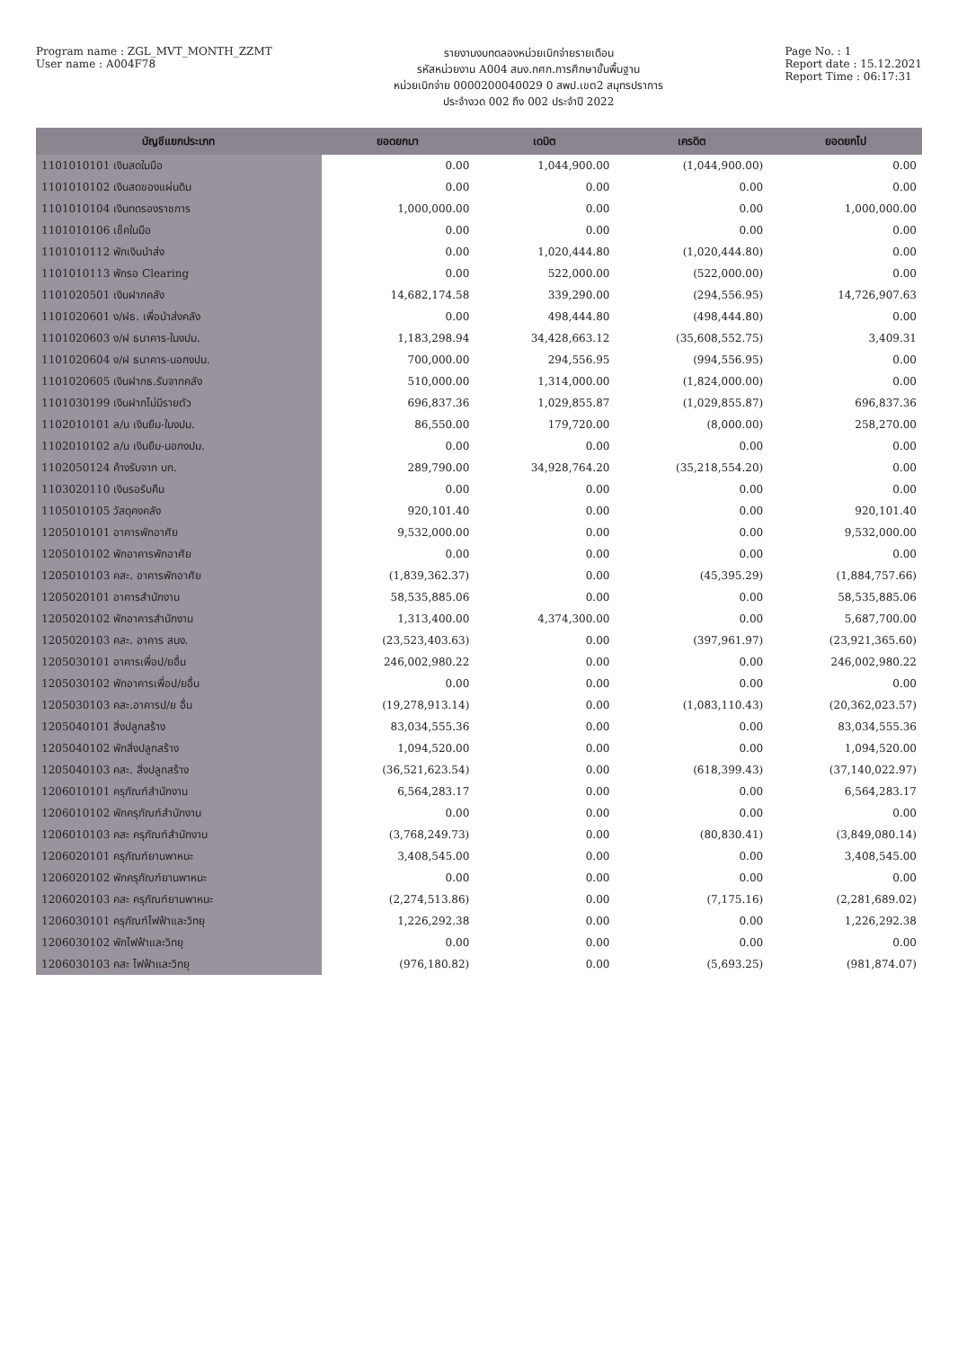Program name : ZGL_MVT_MONTH_ZZMT
User name : A004F78
รายงานงบทดลองหน่วยเบิกจ่ายรายเดือน
รหัสหน่วยงาน A004 สนง.กศก.การศึกษาขั้นพื้นฐาน
หน่วยเบิกจ่าย 0000200040029 0 สพป.เขต2 สมุทรปราการ
ประจำงวด 002 ถึง 002 ประจำปี 2022
Page No. : 1
Report date : 15.12.2021
Report Time : 06:17:31
| บัญชีแยกประเภท | ยอดยกมา | เดบิต | เครดิต | ยอดยกไป |
| --- | --- | --- | --- | --- |
| 1101010101 เงินสดในมือ | 0.00 | 1,044,900.00 | (1,044,900.00) | 0.00 |
| 1101010102 เงินสดของแผ่นดิน | 0.00 | 0.00 | 0.00 | 0.00 |
| 1101010104 เงินทดรองราชการ | 1,000,000.00 | 0.00 | 0.00 | 1,000,000.00 |
| 1101010106 เช็คในมือ | 0.00 | 0.00 | 0.00 | 0.00 |
| 1101010112 พักเงินนำส่ง | 0.00 | 1,020,444.80 | (1,020,444.80) | 0.00 |
| 1101010113 พักรอ Clearing | 0.00 | 522,000.00 | (522,000.00) | 0.00 |
| 1101020501 เงินฝากคลัง | 14,682,174.58 | 339,290.00 | (294,556.95) | 14,726,907.63 |
| 1101020601 ง/ฝธ. เพื่อนำส่งคลัง | 0.00 | 498,444.80 | (498,444.80) | 0.00 |
| 1101020603 ง/ฝ ธนาคาร-ในงปม. | 1,183,298.94 | 34,428,663.12 | (35,608,552.75) | 3,409.31 |
| 1101020604 ง/ฝ ธนาคาร-นอกงปม. | 700,000.00 | 294,556.95 | (994,556.95) | 0.00 |
| 1101020605 เงินฝากธ.รับจากคลัง | 510,000.00 | 1,314,000.00 | (1,824,000.00) | 0.00 |
| 1101030199 เงินฝากไม่มีรายตัว | 696,837.36 | 1,029,855.87 | (1,029,855.87) | 696,837.36 |
| 1102010101 ล/น เงินยืม-ในงปม. | 86,550.00 | 179,720.00 | (8,000.00) | 258,270.00 |
| 1102010102 ล/น เงินยืม-นอกงปม. | 0.00 | 0.00 | 0.00 | 0.00 |
| 1102050124 ค้างรับจาก บก. | 289,790.00 | 34,928,764.20 | (35,218,554.20) | 0.00 |
| 1103020110 เงินรอรับคืน | 0.00 | 0.00 | 0.00 | 0.00 |
| 1105010105 วัสดุคงคลัง | 920,101.40 | 0.00 | 0.00 | 920,101.40 |
| 1205010101 อาคารพักอาศัย | 9,532,000.00 | 0.00 | 0.00 | 9,532,000.00 |
| 1205010102 พักอาคารพักอาศัย | 0.00 | 0.00 | 0.00 | 0.00 |
| 1205010103 คสะ. อาคารพักอาศัย | (1,839,362.37) | 0.00 | (45,395.29) | (1,884,757.66) |
| 1205020101 อาคารสำนักงาน | 58,535,885.06 | 0.00 | 0.00 | 58,535,885.06 |
| 1205020102 พักอาคารสำนักงาน | 1,313,400.00 | 4,374,300.00 | 0.00 | 5,687,700.00 |
| 1205020103 คสะ. อาคาร สนง. | (23,523,403.63) | 0.00 | (397,961.97) | (23,921,365.60) |
| 1205030101 อาคารเพื่อป/ยอื่น | 246,002,980.22 | 0.00 | 0.00 | 246,002,980.22 |
| 1205030102 พักอาคารเพื่อป/ยอื่น | 0.00 | 0.00 | 0.00 | 0.00 |
| 1205030103 คสะ.อาคารป/ย อื่น | (19,278,913.14) | 0.00 | (1,083,110.43) | (20,362,023.57) |
| 1205040101 สิ่งปลูกสร้าง | 83,034,555.36 | 0.00 | 0.00 | 83,034,555.36 |
| 1205040102 พักสิ่งปลูกสร้าง | 1,094,520.00 | 0.00 | 0.00 | 1,094,520.00 |
| 1205040103 คสะ. สิ่งปลูกสร้าง | (36,521,623.54) | 0.00 | (618,399.43) | (37,140,022.97) |
| 1206010101 ครุภัณฑ์สำนักงาน | 6,564,283.17 | 0.00 | 0.00 | 6,564,283.17 |
| 1206010102 พักครุภัณฑ์สำนักงาน | 0.00 | 0.00 | 0.00 | 0.00 |
| 1206010103 คสะ ครุภัณฑ์สำนักงาน | (3,768,249.73) | 0.00 | (80,830.41) | (3,849,080.14) |
| 1206020101 ครุภัณฑ์ยานพาหนะ | 3,408,545.00 | 0.00 | 0.00 | 3,408,545.00 |
| 1206020102 พักครุภัณฑ์ยานพาหนะ | 0.00 | 0.00 | 0.00 | 0.00 |
| 1206020103 คสะ ครุภัณฑ์ยานพาหนะ | (2,274,513.86) | 0.00 | (7,175.16) | (2,281,689.02) |
| 1206030101 ครุภัณฑ์ไฟฟ้าและวิทยุ | 1,226,292.38 | 0.00 | 0.00 | 1,226,292.38 |
| 1206030102 พักไฟฟ้าและวิทยุ | 0.00 | 0.00 | 0.00 | 0.00 |
| 1206030103 คสะ ไฟฟ้าและวิทยุ | (976,180.82) | 0.00 | (5,693.25) | (981,874.07) |